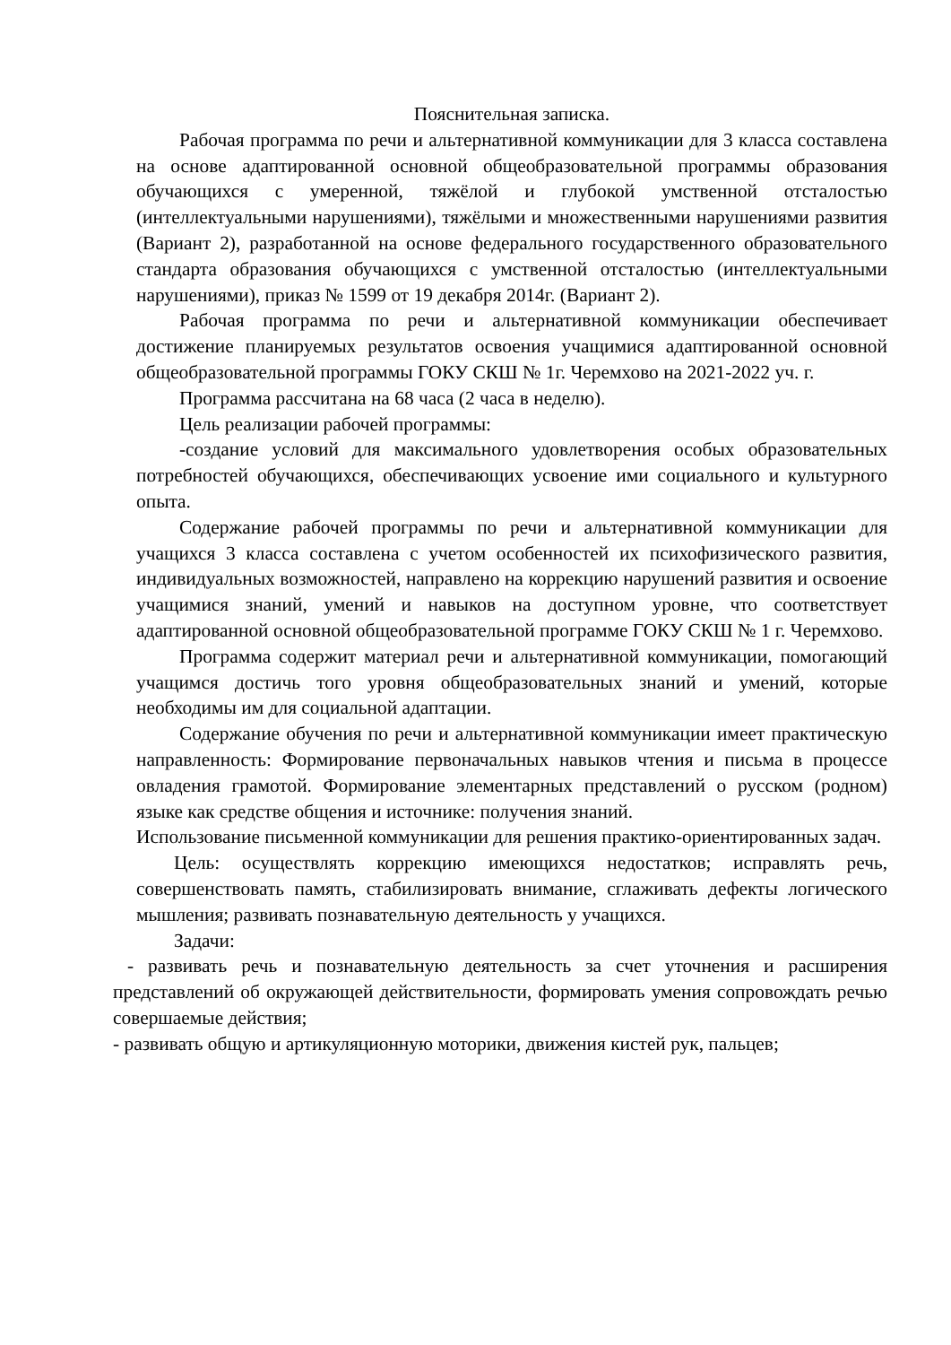Пояснительная записка.
Рабочая программа по речи и альтернативной коммуникации для 3 класса составлена на основе адаптированной основной общеобразовательной программы образования обучающихся с умеренной, тяжёлой и глубокой умственной отсталостью (интеллектуальными нарушениями), тяжёлыми и множественными нарушениями развития (Вариант 2), разработанной на основе федерального государственного образовательного стандарта образования обучающихся с умственной отсталостью (интеллектуальными нарушениями), приказ № 1599 от 19 декабря 2014г. (Вариант 2).
Рабочая программа по речи и альтернативной коммуникации обеспечивает достижение планируемых результатов освоения учащимися адаптированной основной общеобразовательной программы ГОКУ СКШ № 1г. Черемхово на 2021-2022 уч. г.
Программа рассчитана на 68 часа (2 часа в неделю).
Цель реализации рабочей программы:
-создание условий для максимального удовлетворения особых образовательных потребностей обучающихся, обеспечивающих усвоение ими социального и культурного опыта.
Содержание рабочей программы по речи и альтернативной коммуникации для учащихся 3 класса составлена с учетом особенностей их психофизического развития, индивидуальных возможностей, направлено на коррекцию нарушений развития и освоение учащимися знаний, умений и навыков на доступном уровне, что соответствует адаптированной основной общеобразовательной программе ГОКУ СКШ № 1 г. Черемхово.
Программа содержит материал речи и альтернативной коммуникации, помогающий учащимся достичь того уровня общеобразовательных знаний и умений, которые необходимы им для социальной адаптации.
Содержание обучения по речи и альтернативной коммуникации имеет практическую направленность: Формирование первоначальных навыков чтения и письма в процессе овладения грамотой. Формирование элементарных представлений о русском (родном) языке как средстве общения и источнике: получения знаний.
Использование письменной коммуникации для решения практико-ориентированных задач.
Цель: осуществлять коррекцию имеющихся недостатков; исправлять речь, совершенствовать память, стабилизировать внимание, сглаживать дефекты логического мышления; развивать познавательную деятельность у учащихся.
Задачи:
- развивать речь и познавательную деятельность за счет уточнения и расширения представлений об окружающей действительности, формировать умения сопровождать речью совершаемые действия;
- развивать общую и артикуляционную моторики, движения кистей рук, пальцев;